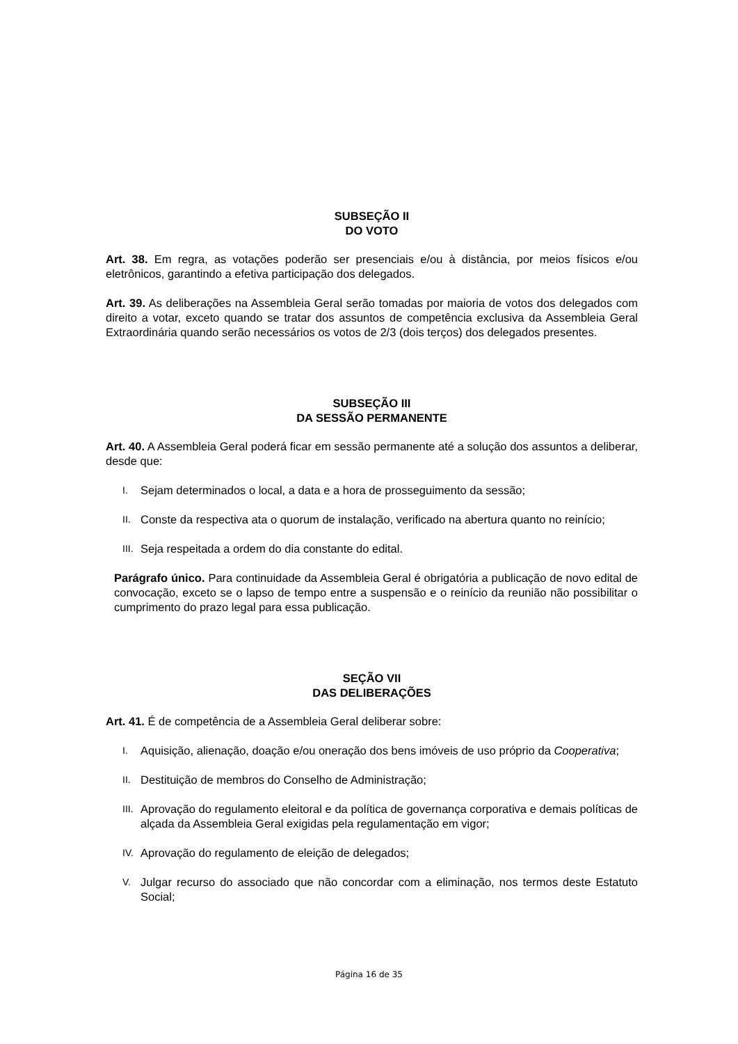SUBSEÇÃO II
DO VOTO
Art. 38. Em regra, as votações poderão ser presenciais e/ou à distância, por meios físicos e/ou eletrônicos, garantindo a efetiva participação dos delegados.
Art. 39. As deliberações na Assembleia Geral serão tomadas por maioria de votos dos delegados com direito a votar, exceto quando se tratar dos assuntos de competência exclusiva da Assembleia Geral Extraordinária quando serão necessários os votos de 2/3 (dois terços) dos delegados presentes.
SUBSEÇÃO III
DA SESSÃO PERMANENTE
Art. 40. A Assembleia Geral poderá ficar em sessão permanente até a solução dos assuntos a deliberar, desde que:
I. Sejam determinados o local, a data e a hora de prosseguimento da sessão;
II. Conste da respectiva ata o quorum de instalação, verificado na abertura quanto no reinício;
III. Seja respeitada a ordem do dia constante do edital.
Parágrafo único. Para continuidade da Assembleia Geral é obrigatória a publicação de novo edital de convocação, exceto se o lapso de tempo entre a suspensão e o reinício da reunião não possibilitar o cumprimento do prazo legal para essa publicação.
SEÇÃO VII
DAS DELIBERAÇÕES
Art. 41. É de competência de a Assembleia Geral deliberar sobre:
I. Aquisição, alienação, doação e/ou oneração dos bens imóveis de uso próprio da Cooperativa;
II. Destituição de membros do Conselho de Administração;
III. Aprovação do regulamento eleitoral e da política de governança corporativa e demais políticas de alçada da Assembleia Geral exigidas pela regulamentação em vigor;
IV. Aprovação do regulamento de eleição de delegados;
V. Julgar recurso do associado que não concordar com a eliminação, nos termos deste Estatuto Social;
Página 16 de 35